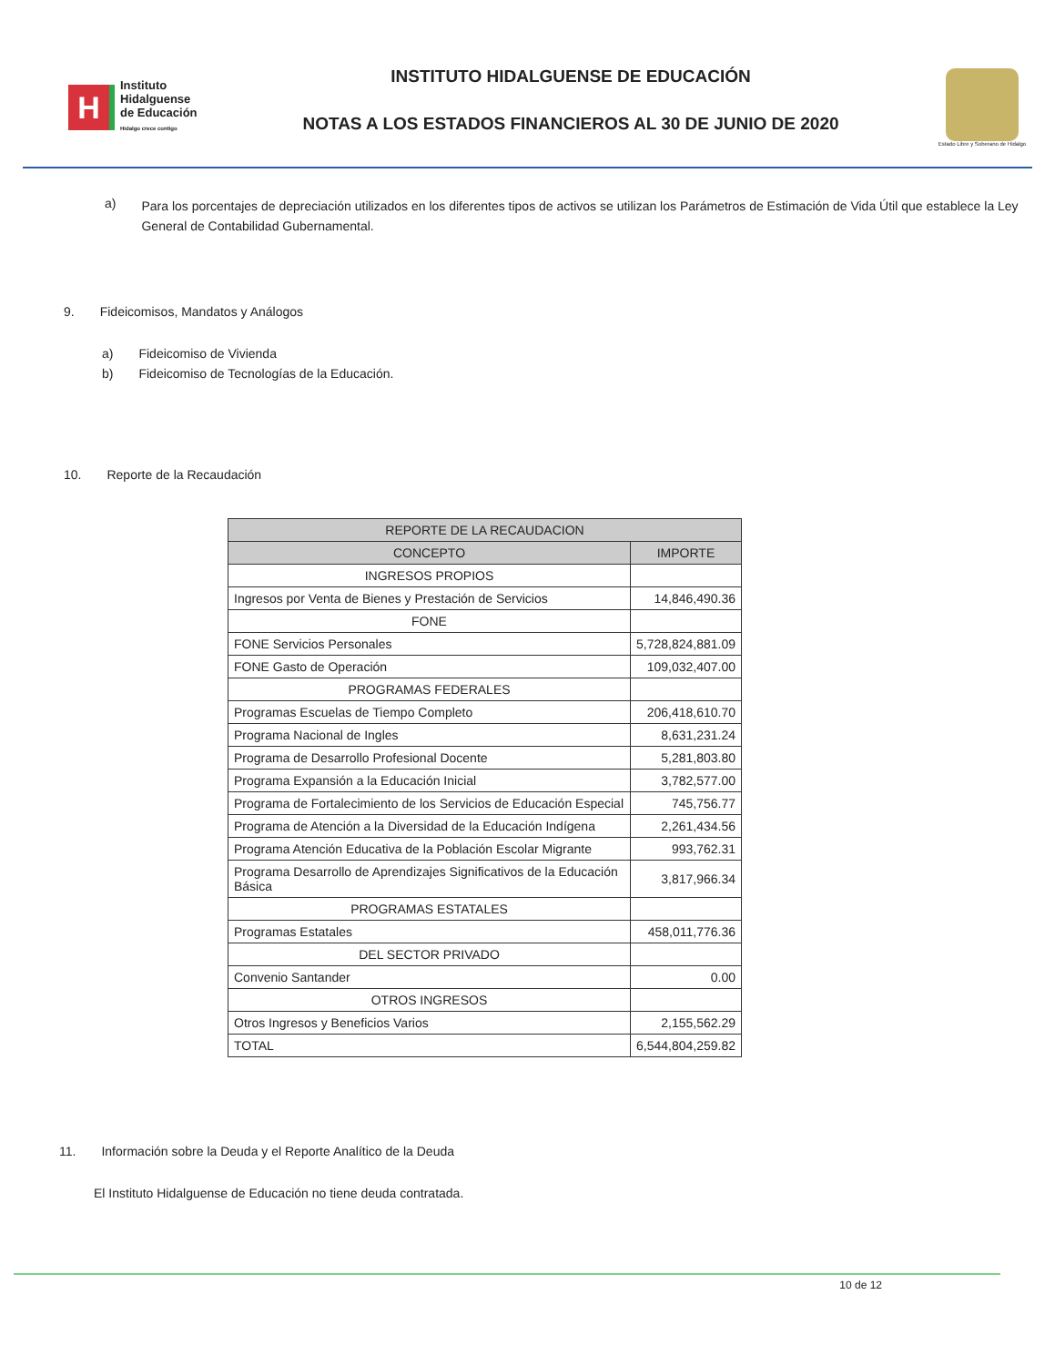H
Instituto
Hidalguense
de Educación
Hidalgo crece contigo
INSTITUTO HIDALGUENSE DE EDUCACIÓN
NOTAS A LOS ESTADOS FINANCIEROS AL 30 DE JUNIO DE 2020
Estado Libre y Soberano de Hidalgo
a) Para los porcentajes de depreciación utilizados en los diferentes tipos de activos se utilizan los Parámetros de Estimación de Vida Útil que establece la Ley General de Contabilidad Gubernamental.
9. Fideicomisos, Mandatos y Análogos
a) Fideicomiso de Vivienda
b) Fideicomiso de Tecnologías de la Educación.
10. Reporte de la Recaudación
| REPORTE DE LA RECAUDACION | |
| --- | --- |
| CONCEPTO | IMPORTE |
| INGRESOS PROPIOS | |
| Ingresos por Venta de Bienes y Prestación de Servicios | 14,846,490.36 |
| FONE | |
| FONE Servicios Personales | 5,728,824,881.09 |
| FONE Gasto de Operación | 109,032,407.00 |
| PROGRAMAS FEDERALES | |
| Programas Escuelas de Tiempo Completo | 206,418,610.70 |
| Programa Nacional de Ingles | 8,631,231.24 |
| Programa de Desarrollo Profesional Docente | 5,281,803.80 |
| Programa Expansión a la Educación Inicial | 3,782,577.00 |
| Programa de Fortalecimiento de los Servicios de Educación Especial | 745,756.77 |
| Programa de Atención a la Diversidad de la Educación Indígena | 2,261,434.56 |
| Programa Atención Educativa de la Población Escolar Migrante | 993,762.31 |
| Programa Desarrollo de Aprendizajes Significativos de la Educación Básica | 3,817,966.34 |
| PROGRAMAS ESTATALES | |
| Programas Estatales | 458,011,776.36 |
| DEL SECTOR PRIVADO | |
| Convenio Santander | 0.00 |
| OTROS INGRESOS | |
| Otros Ingresos y Beneficios Varios | 2,155,562.29 |
| TOTAL | 6,544,804,259.82 |
11. Información sobre la Deuda y el Reporte Analítico de la Deuda
El Instituto Hidalguense de Educación no tiene deuda contratada.
10 de 12